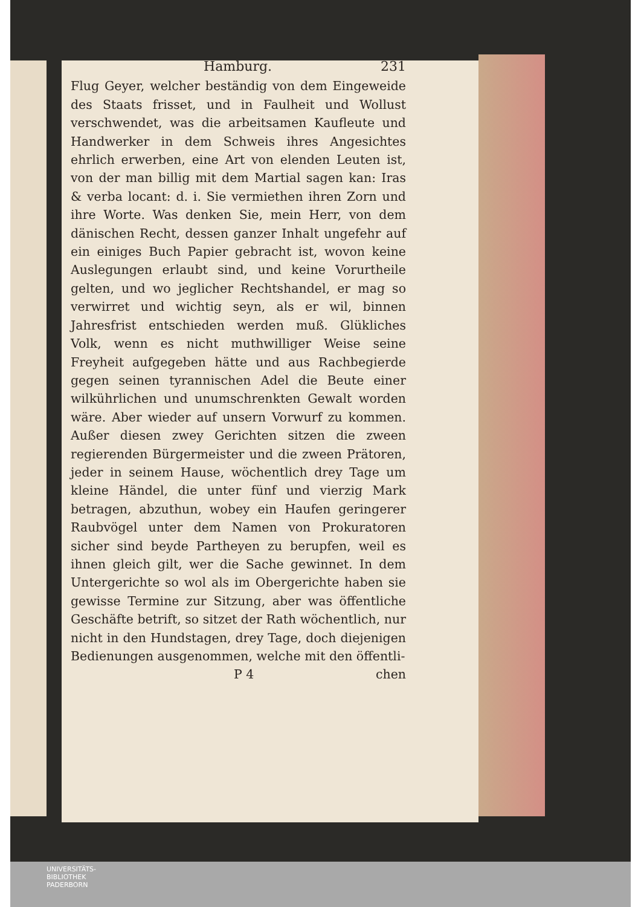Hamburg. 231
Flug Geyer, welcher beständig von dem Eingeweide des Staats frisset, und in Faulheit und Wollust verschwendet, was die arbeitsamen Kaufleute und Handwerker in dem Schweis ihres Angesichtes ehrlich erwerben, eine Art von elenden Leuten ist, von der man billig mit dem Martial sagen kan: Iras & verba locant: d. i. Sie vermiethen ihren Zorn und ihre Worte. Was denken Sie, mein Herr, von dem dänischen Recht, dessen ganzer Inhalt ungefehr auf ein einiges Buch Papier gebracht ist, wovon keine Auslegungen erlaubt sind, und keine Vorurtheile gelten, und wo jeglicher Rechtshandel, er mag so verwirret und wichtig seyn, als er wil, binnen Jahresfrist entschieden werden muß. Glükliches Volk, wenn es nicht muthwilliger Weise seine Freyheit aufgegeben hätte und aus Rachbegierde gegen seinen tyrannischen Adel die Beute einer wilkührlichen und unumschrenkten Gewalt worden wäre. Aber wieder auf unsern Vorwurf zu kommen. Außer diesen zwey Gerichten sitzen die zween regierenden Bürgermeister und die zween Prätoren, jeder in seinem Hause, wöchentlich drey Tage um kleine Händel, die unter fünf und vierzig Mark betragen, abzuthun, wobey ein Haufen geringerer Raubvögel unter dem Namen von Prokuratoren sicher sind beyde Partheyen zu berupfen, weil es ihnen gleich gilt, wer die Sache gewinnet. In dem Untergerichte so wol als im Obergerichte haben sie gewisse Termine zur Sitzung, aber was öffentliche Geschäfte betrift, so sitzet der Rath wöchentlich, nur nicht in den Hundstagen, drey Tage, doch diejenigen Bedienungen ausgenommen, welche mit den öffentli-
P 4 chen
UNIVERSITÄTS-
BIBLIOTHEK
PADERBORN